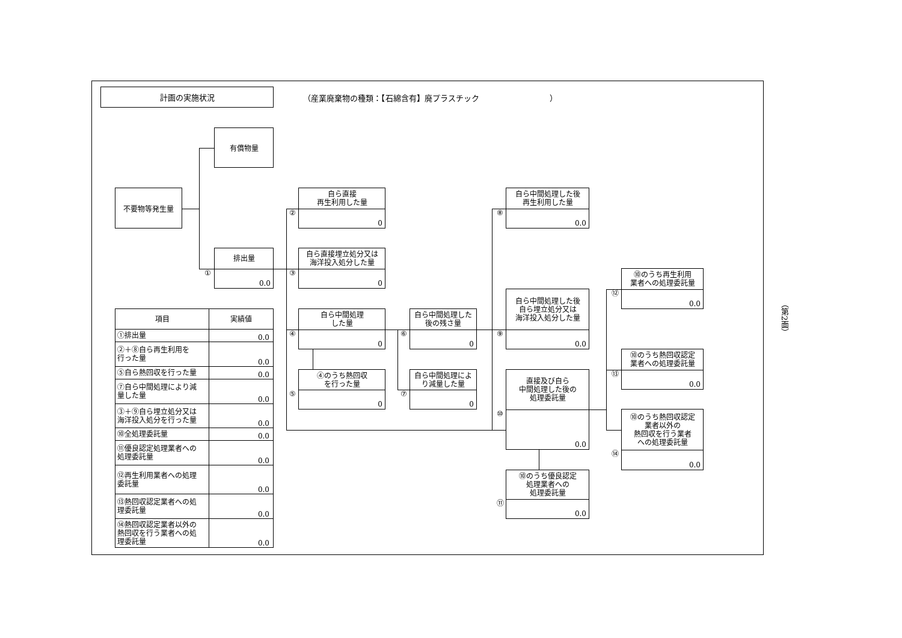計画の実施状況
（産業廃棄物の種類：【石綿含有】廃プラスチック　　　　　　　　　）
有償物量
不要物等発生量
①
排出量
0.0
②
自ら直接
再生利用した量
0
③
自ら直接埋立処分又は
海洋投入処分した量
0
④
自ら中間処理
した量
0
⑤
④のうち熱回収
を行った量
0
⑥
自ら中間処理した
後の残さ量
0
⑦
自ら中間処理によ
り減量した量
0
⑧
自ら中間処理した後
再生利用した量
0.0
⑨
自ら中間処理した後
自ら埋立処分又は
海洋投入処分した量
0.0
⑩
直接及び自ら
中間処理した後の
処理委託量
0.0
⑪
⑩のうち優良認定
処理業者への
処理委託量
0.0
⑫
⑩のうち再生利用
業者への処理委託量
0.0
⑬
⑩のうち熱回収認定
業者への処理委託量
0.0
⑭
⑩のうち熱回収認定
業者以外の
熱回収を行う業者
への処理委託量
0.0
| 項目 | 実績値 |
| --- | --- |
| ①排出量 | 0.0 |
| ②＋⑧自ら再生利用を 行った量 | 0.0 |
| ⑤自ら熱回収を行った量 | 0.0 |
| ⑦自ら中間処理により減 量した量 | 0.0 |
| ③＋⑨自ら埋立処分又は 海洋投入処分を行った量 | 0.0 |
| ⑩全処理委託量 | 0.0 |
| ⑪優良認定処理業者への 処理委託量 | 0.0 |
| ⑫再生利用業者への処理 委託量 | 0.0 |
| ⑬熱回収認定業者への処 理委託量 | 0.0 |
| ⑭熱回収認定業者以外の 熱回収を行う業者への処 理委託量 | 0.0 |
（第2面）